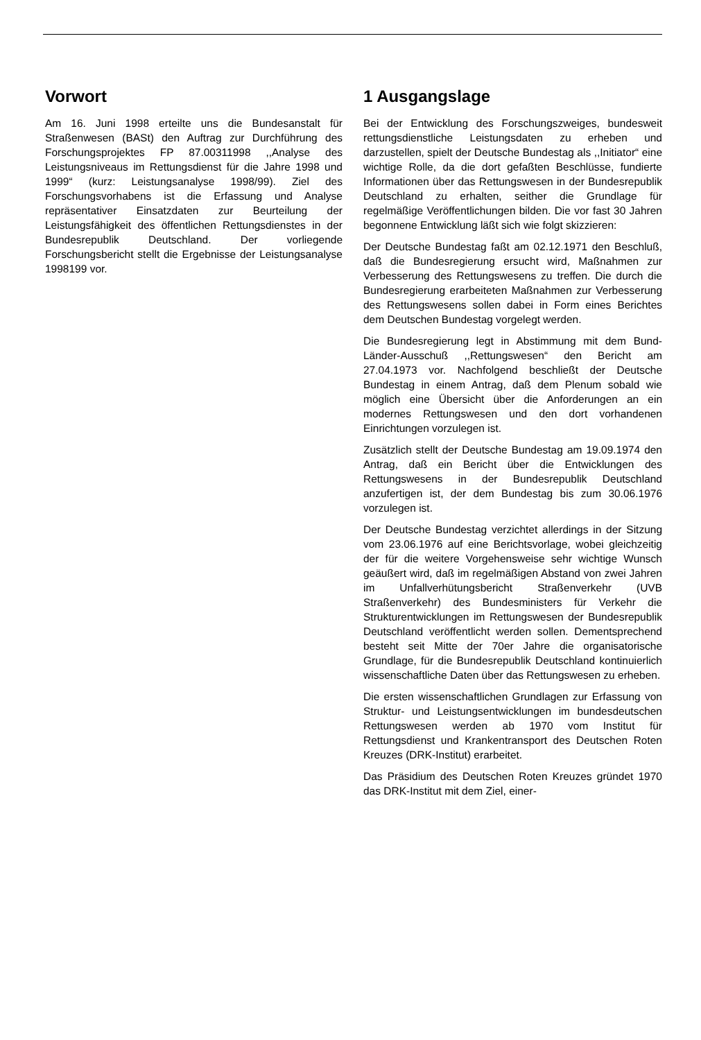Vorwort
Am 16. Juni 1998 erteilte uns die Bundesanstalt für Straßenwesen (BASt) den Auftrag zur Durchführung des Forschungsprojektes FP 87.00311998 ,,Analyse des Leistungsniveaus im Rettungsdienst für die Jahre 1998 und 1999“ (kurz: Leistungsanalyse 1998/99). Ziel des Forschungsvorhabens ist die Erfassung und Analyse repräsentativer Einsatzdaten zur Beurteilung der Leistungsfähigkeit des öffentlichen Rettungsdienstes in der Bundesrepublik Deutschland. Der vorliegende Forschungsbericht stellt die Ergebnisse der Leistungsanalyse 1998199 vor.
1 Ausgangslage
Bei der Entwicklung des Forschungszweiges, bundesweit rettungsdienstliche Leistungsdaten zu erheben und darzustellen, spielt der Deutsche Bundestag als ,,Initiator“ eine wichtige Rolle, da die dort gefaßten Beschlüsse, fundierte Informationen über das Rettungswesen in der Bundesrepublik Deutschland zu erhalten, seither die Grundlage für regelmäßige Veröffentlichungen bilden. Die vor fast 30 Jahren begonnene Entwicklung läßt sich wie folgt skizzieren:
Der Deutsche Bundestag faßt am 02.12.1971 den Beschluß, daß die Bundesregierung ersucht wird, Maßnahmen zur Verbesserung des Rettungswesens zu treffen. Die durch die Bundesregierung erarbeiteten Maßnahmen zur Verbesserung des Rettungswesens sollen dabei in Form eines Berichtes dem Deutschen Bundestag vorgelegt werden.
Die Bundesregierung legt in Abstimmung mit dem Bund-Länder-Ausschuß ,,Rettungswesen“ den Bericht am 27.04.1973 vor. Nachfolgend beschließt der Deutsche Bundestag in einem Antrag, daß dem Plenum sobald wie möglich eine Übersicht über die Anforderungen an ein modernes Rettungswesen und den dort vorhandenen Einrichtungen vorzulegen ist.
Zusätzlich stellt der Deutsche Bundestag am 19.09.1974 den Antrag, daß ein Bericht über die Entwicklungen des Rettungswesens in der Bundesrepublik Deutschland anzufertigen ist, der dem Bundestag bis zum 30.06.1976 vorzulegen ist.
Der Deutsche Bundestag verzichtet allerdings in der Sitzung vom 23.06.1976 auf eine Berichtsvorlage, wobei gleichzeitig der für die weitere Vorgehensweise sehr wichtige Wunsch geäußert wird, daß im regelmäßigen Abstand von zwei Jahren im Unfallverhütungsbericht Straßenverkehr (UVB Straßenverkehr) des Bundesministers für Verkehr die Strukturentwicklungen im Rettungswesen der Bundesrepublik Deutschland veröffentlicht werden sollen. Dementsprechend besteht seit Mitte der 70er Jahre die organisatorische Grundlage, für die Bundesrepublik Deutschland kontinuierlich wissenschaftliche Daten über das Rettungswesen zu erheben.
Die ersten wissenschaftlichen Grundlagen zur Erfassung von Struktur- und Leistungsentwicklungen im bundesdeutschen Rettungswesen werden ab 1970 vom Institut für Rettungsdienst und Krankentransport des Deutschen Roten Kreuzes (DRK-Institut) erarbeitet.
Das Präsidium des Deutschen Roten Kreuzes gründet 1970 das DRK-Institut mit dem Ziel, einer-